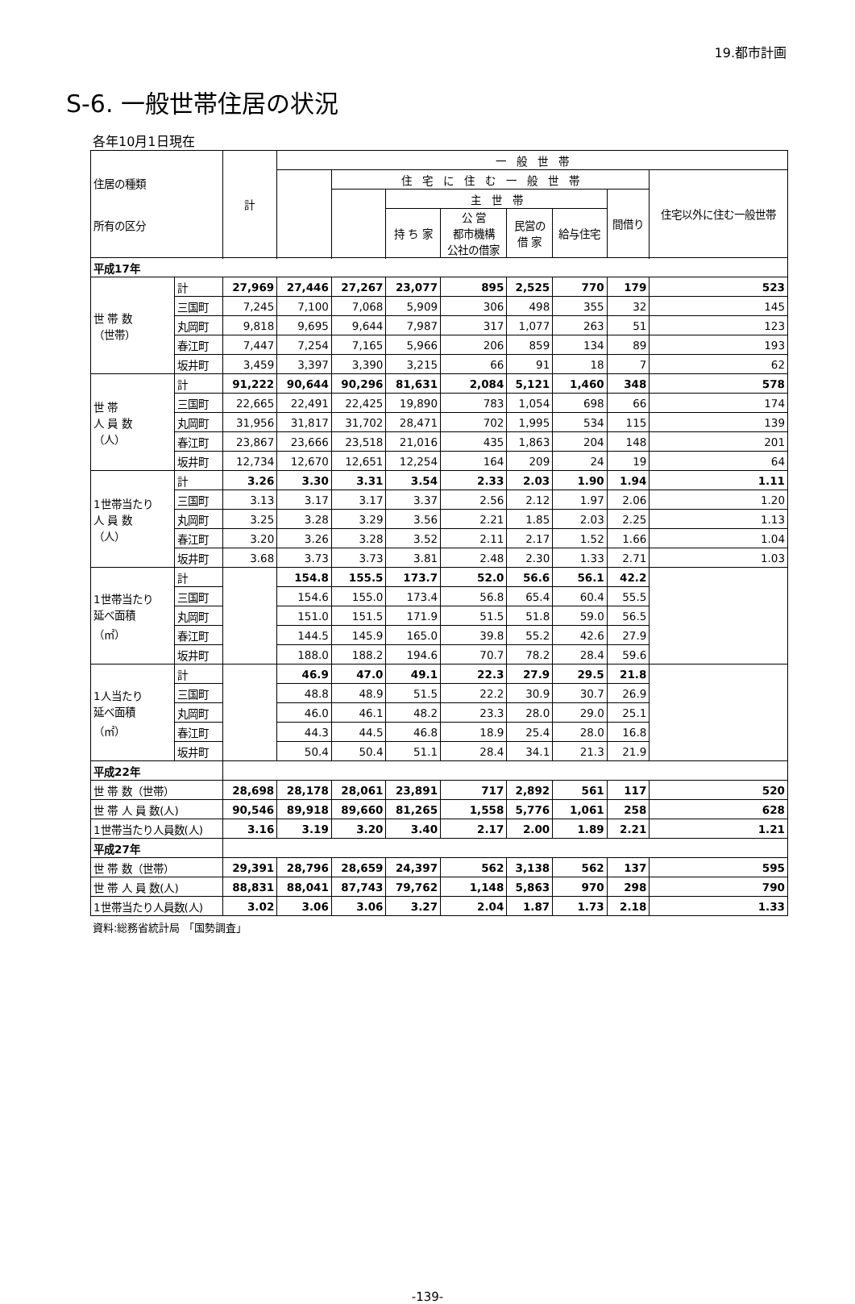19.都市計画
S-6. 一般世帯住居の状況
各年10月1日現在
| 住居の種類 所有の区分 | | 計 | 一 般 世 帯 | | | | | | | |
| --- | --- | --- | --- | --- | --- | --- | --- | --- | --- | --- |
| | | | | 住 宅 に 住 む 一 般 世 帯 | | | | | | 住宅以外に住む一般世帯 |
| | | | | | 主 世 帯 | | | | 間借り | |
| | | | | | 持 ち 家 | 公 営 都市機構 公社の借家 | 民営の 借 家 | 給与住宅 | | |
| 平成17年 | | | | | | | | | | |
| 世 帯 数 （世帯） | 計 | 27,969 | 27,446 | 27,267 | 23,077 | 895 | 2,525 | 770 | 179 | 523 |
| | 三国町 | 7,245 | 7,100 | 7,068 | 5,909 | 306 | 498 | 355 | 32 | 145 |
| | 丸岡町 | 9,818 | 9,695 | 9,644 | 7,987 | 317 | 1,077 | 263 | 51 | 123 |
| | 春江町 | 7,447 | 7,254 | 7,165 | 5,966 | 206 | 859 | 134 | 89 | 193 |
| | 坂井町 | 3,459 | 3,397 | 3,390 | 3,215 | 66 | 91 | 18 | 7 | 62 |
| 世 帯 人 員 数 （人） | 計 | 91,222 | 90,644 | 90,296 | 81,631 | 2,084 | 5,121 | 1,460 | 348 | 578 |
| | 三国町 | 22,665 | 22,491 | 22,425 | 19,890 | 783 | 1,054 | 698 | 66 | 174 |
| | 丸岡町 | 31,956 | 31,817 | 31,702 | 28,471 | 702 | 1,995 | 534 | 115 | 139 |
| | 春江町 | 23,867 | 23,666 | 23,518 | 21,016 | 435 | 1,863 | 204 | 148 | 201 |
| | 坂井町 | 12,734 | 12,670 | 12,651 | 12,254 | 164 | 209 | 24 | 19 | 64 |
| 1世帯当たり 人 員 数 （人） | 計 | 3.26 | 3.30 | 3.31 | 3.54 | 2.33 | 2.03 | 1.90 | 1.94 | 1.11 |
| | 三国町 | 3.13 | 3.17 | 3.17 | 3.37 | 2.56 | 2.12 | 1.97 | 2.06 | 1.20 |
| | 丸岡町 | 3.25 | 3.28 | 3.29 | 3.56 | 2.21 | 1.85 | 2.03 | 2.25 | 1.13 |
| | 春江町 | 3.20 | 3.26 | 3.28 | 3.52 | 2.11 | 2.17 | 1.52 | 1.66 | 1.04 |
| | 坂井町 | 3.68 | 3.73 | 3.73 | 3.81 | 2.48 | 2.30 | 1.33 | 2.71 | 1.03 |
| 1世帯当たり 延べ面積 （㎡） | 計 | | 154.8 | 155.5 | 173.7 | 52.0 | 56.6 | 56.1 | 42.2 | |
| | 三国町 | | 154.6 | 155.0 | 173.4 | 56.8 | 65.4 | 60.4 | 55.5 | |
| | 丸岡町 | | 151.0 | 151.5 | 171.9 | 51.5 | 51.8 | 59.0 | 56.5 | |
| | 春江町 | | 144.5 | 145.9 | 165.0 | 39.8 | 55.2 | 42.6 | 27.9 | |
| | 坂井町 | | 188.0 | 188.2 | 194.6 | 70.7 | 78.2 | 28.4 | 59.6 | |
| 1人当たり 延べ面積 （㎡） | 計 | | 46.9 | 47.0 | 49.1 | 22.3 | 27.9 | 29.5 | 21.8 | |
| | 三国町 | | 48.8 | 48.9 | 51.5 | 22.2 | 30.9 | 30.7 | 26.9 | |
| | 丸岡町 | | 46.0 | 46.1 | 48.2 | 23.3 | 28.0 | 29.0 | 25.1 | |
| | 春江町 | | 44.3 | 44.5 | 46.8 | 18.9 | 25.4 | 28.0 | 16.8 | |
| | 坂井町 | | 50.4 | 50.4 | 51.1 | 28.4 | 34.1 | 21.3 | 21.9 | |
| 平成22年 | | | | | | | | | | |
| 世 帯 数（世帯） | | 28,698 | 28,178 | 28,061 | 23,891 | 717 | 2,892 | 561 | 117 | 520 |
| 世 帯 人 員 数(人) | | 90,546 | 89,918 | 89,660 | 81,265 | 1,558 | 5,776 | 1,061 | 258 | 628 |
| 1世帯当たり人員数(人) | | 3.16 | 3.19 | 3.20 | 3.40 | 2.17 | 2.00 | 1.89 | 2.21 | 1.21 |
| 平成27年 | | | | | | | | | | |
| 世 帯 数（世帯） | | 29,391 | 28,796 | 28,659 | 24,397 | 562 | 3,138 | 562 | 137 | 595 |
| 世 帯 人 員 数(人) | | 88,831 | 88,041 | 87,743 | 79,762 | 1,148 | 5,863 | 970 | 298 | 790 |
| 1世帯当たり人員数(人) | | 3.02 | 3.06 | 3.06 | 3.27 | 2.04 | 1.87 | 1.73 | 2.18 | 1.33 |
資料:総務省統計局 「国勢調査」
-139-